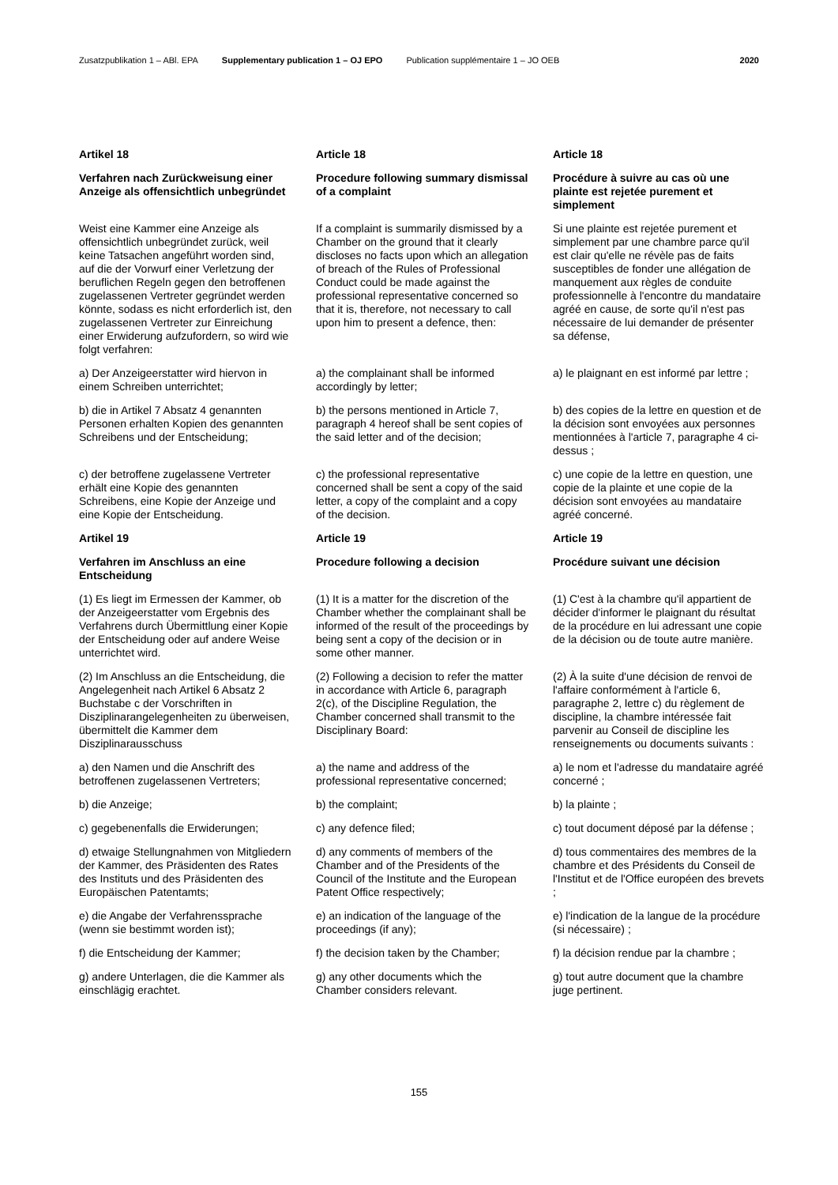Zusatzpublikation 1 – ABl. EPA Supplementary publication 1 – OJ EPO
Publication supplémentaire 1 – JO OEB
2020
Artikel 18
Article 18
Article 18
Verfahren nach Zurückweisung einer Anzeige als offensichtlich unbegründet
Procedure following summary dismissal of a complaint
Procédure à suivre au cas où une plainte est rejetée purement et simplement
Weist eine Kammer eine Anzeige als offensichtlich unbegründet zurück, weil keine Tatsachen angeführt worden sind, auf die der Vorwurf einer Verletzung der beruflichen Regeln gegen den betroffenen zugelassenen Vertreter gegründet werden könnte, sodass es nicht erforderlich ist, den zugelassenen Vertreter zur Einreichung einer Erwiderung aufzufordern, so wird wie folgt verfahren:
If a complaint is summarily dismissed by a Chamber on the ground that it clearly discloses no facts upon which an allegation of breach of the Rules of Professional Conduct could be made against the professional representative concerned so that it is, therefore, not necessary to call upon him to present a defence, then:
Si une plainte est rejetée purement et simplement par une chambre parce qu'il est clair qu'elle ne révèle pas de faits susceptibles de fonder une allégation de manquement aux règles de conduite professionnelle à l'encontre du mandataire agréé en cause, de sorte qu'il n'est pas nécessaire de lui demander de présenter sa défense,
a) Der Anzeigeerstatter wird hiervon in einem Schreiben unterrichtet;
a) the complainant shall be informed accordingly by letter;
a) le plaignant en est informé par lettre ;
b) die in Artikel 7 Absatz 4 genannten Personen erhalten Kopien des genannten Schreibens und der Entscheidung;
b) the persons mentioned in Article 7, paragraph 4 hereof shall be sent copies of the said letter and of the decision;
b) des copies de la lettre en question et de la décision sont envoyées aux personnes mentionnées à l'article 7, paragraphe 4 ci-dessus ;
c) der betroffene zugelassene Vertreter erhält eine Kopie des genannten Schreibens, eine Kopie der Anzeige und eine Kopie der Entscheidung.
c) the professional representative concerned shall be sent a copy of the said letter, a copy of the complaint and a copy of the decision.
c) une copie de la lettre en question, une copie de la plainte et une copie de la décision sont envoyées au mandataire agréé concerné.
Artikel 19
Article 19
Article 19
Verfahren im Anschluss an eine Entscheidung
Procedure following a decision
Procédure suivant une décision
(1) Es liegt im Ermessen der Kammer, ob der Anzeigeerstatter vom Ergebnis des Verfahrens durch Übermittlung einer Kopie der Entscheidung oder auf andere Weise unterrichtet wird.
(1) It is a matter for the discretion of the Chamber whether the complainant shall be informed of the result of the proceedings by being sent a copy of the decision or in some other manner.
(1) C'est à la chambre qu'il appartient de décider d'informer le plaignant du résultat de la procédure en lui adressant une copie de la décision ou de toute autre manière.
(2) Im Anschluss an die Entscheidung, die Angelegenheit nach Artikel 6 Absatz 2 Buchstabe c der Vorschriften in Disziplinarangelegenheiten zu überweisen, übermittelt die Kammer dem Disziplinarausschuss
(2) Following a decision to refer the matter in accordance with Article 6, paragraph 2(c), of the Discipline Regulation, the Chamber concerned shall transmit to the Disciplinary Board:
(2) À la suite d'une décision de renvoi de l'affaire conformément à l'article 6, paragraphe 2, lettre c) du règlement de discipline, la chambre intéressée fait parvenir au Conseil de discipline les renseignements ou documents suivants :
a) den Namen und die Anschrift des betroffenen zugelassenen Vertreters;
a) the name and address of the professional representative concerned;
a) le nom et l'adresse du mandataire agréé concerné ;
b) die Anzeige;
b) the complaint;
b) la plainte ;
c) gegebenenfalls die Erwiderungen;
c) any defence filed;
c) tout document déposé par la défense ;
d) etwaige Stellungnahmen von Mitgliedern der Kammer, des Präsidenten des Rates des Instituts und des Präsidenten des Europäischen Patentamts;
d) any comments of members of the Chamber and of the Presidents of the Council of the Institute and the European Patent Office respectively;
d) tous commentaires des membres de la chambre et des Présidents du Conseil de l'Institut et de l'Office européen des brevets ;
e) die Angabe der Verfahrenssprache (wenn sie bestimmt worden ist);
e) an indication of the language of the proceedings (if any);
e) l'indication de la langue de la procédure (si nécessaire) ;
f) die Entscheidung der Kammer;
f) the decision taken by the Chamber;
f) la décision rendue par la chambre ;
g) andere Unterlagen, die die Kammer als einschlägig erachtet.
g) any other documents which the Chamber considers relevant.
g) tout autre document que la chambre juge pertinent.
155